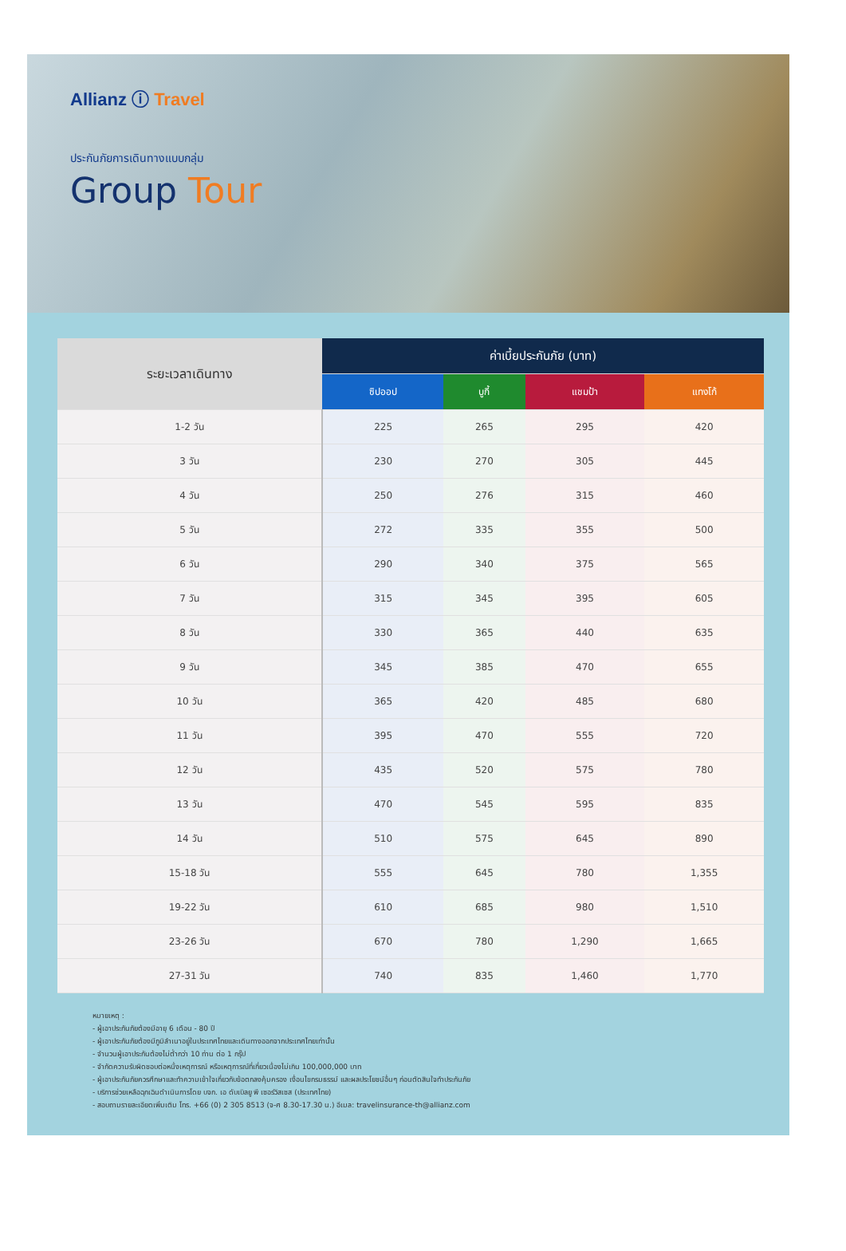Allianz ⓘ Travel
ประกันภัยการเดินทางแบบกลุ่ม
Group Tour
| ระยะเวลาเดินทาง | ค่าเบี้ยประกันภัย (บาท) | | | |
| --- | --- | --- | --- | --- |
| | ซิปออป | บูกี้ | แชมป้า | แทงโก้ |
| 1-2 วัน | 225 | 265 | 295 | 420 |
| 3 วัน | 230 | 270 | 305 | 445 |
| 4 วัน | 250 | 276 | 315 | 460 |
| 5 วัน | 272 | 335 | 355 | 500 |
| 6 วัน | 290 | 340 | 375 | 565 |
| 7 วัน | 315 | 345 | 395 | 605 |
| 8 วัน | 330 | 365 | 440 | 635 |
| 9 วัน | 345 | 385 | 470 | 655 |
| 10 วัน | 365 | 420 | 485 | 680 |
| 11 วัน | 395 | 470 | 555 | 720 |
| 12 วัน | 435 | 520 | 575 | 780 |
| 13 วัน | 470 | 545 | 595 | 835 |
| 14 วัน | 510 | 575 | 645 | 890 |
| 15-18 วัน | 555 | 645 | 780 | 1,355 |
| 19-22 วัน | 610 | 685 | 980 | 1,510 |
| 23-26 วัน | 670 | 780 | 1,290 | 1,665 |
| 27-31 วัน | 740 | 835 | 1,460 | 1,770 |
หมายเหตุ :
- ผู้เอาประกันภัยต้องมีอายุ 6 เดือน - 80 ปี
- ผู้เอาประกันภัยต้องมีภูมิลำเนาอยู่ในประเทศไทยและเดินทางออกจากประเทศไทยเท่านั้น
- จำนวนผู้เอาประกันต้องไม่ต่ำกว่า 10 ท่าน ต่อ 1 กรุ๊ป
- จำกัดความรับผิดชอบต่อหนึ่งเหตุการณ์ หรือเหตุการณ์ที่เกี่ยวเนื่องไม่เกิน 100,000,000 บาท
- ผู้เอาประกันภัยควรศึกษาและทำความเข้าใจเกี่ยวกับข้อตกลงคุ้มครอง เงื่อนไขกรมธรรม์ และผลประโยชน์อื่นๆ ก่อนตัดสินใจทำประกันภัย
- บริการช่วยเหลือฉุกเฉินดำเนินการโดย บจก. เอ ดับเบิลยู พี เซอร์วิสเซส (ประเทศไทย)
- สอบถามรายละเอียดเพิ่มเติม โทร. +66 (0) 2 305 8513 (จ-ศ 8.30-17.30 น.) อีเมล: travelinsurance-th@allianz.com